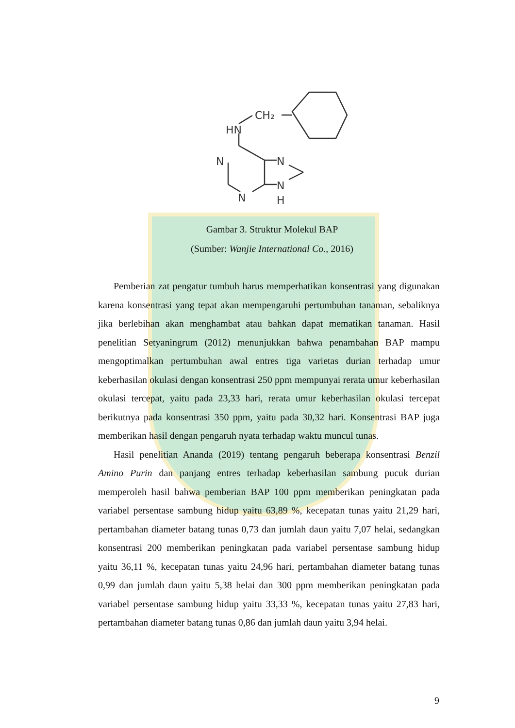CH₂
HN
N
N
N
H
N
Gambar 3. Struktur Molekul BAP
(Sumber: Wanjie International Co., 2016)
Pemberian zat pengatur tumbuh harus memperhatikan konsentrasi yang digunakan karena konsentrasi yang tepat akan mempengaruhi pertumbuhan tanaman, sebaliknya jika berlebihan akan menghambat atau bahkan dapat mematikan tanaman. Hasil penelitian Setyaningrum (2012) menunjukkan bahwa penambahan BAP mampu mengoptimalkan pertumbuhan awal entres tiga varietas durian terhadap umur keberhasilan okulasi dengan konsentrasi 250 ppm mempunyai rerata umur keberhasilan okulasi tercepat, yaitu pada 23,33 hari, rerata umur keberhasilan okulasi tercepat berikutnya pada konsentrasi 350 ppm, yaitu pada 30,32 hari. Konsentrasi BAP juga memberikan hasil dengan pengaruh nyata terhadap waktu muncul tunas.
Hasil penelitian Ananda (2019) tentang pengaruh beberapa konsentrasi Benzil Amino Purin dan panjang entres terhadap keberhasilan sambung pucuk durian memperoleh hasil bahwa pemberian BAP 100 ppm memberikan peningkatan pada variabel persentase sambung hidup yaitu 63,89 %, kecepatan tunas yaitu 21,29 hari, pertambahan diameter batang tunas 0,73 dan jumlah daun yaitu 7,07 helai, sedangkan konsentrasi 200 memberikan peningkatan pada variabel persentase sambung hidup yaitu 36,11 %, kecepatan tunas yaitu 24,96 hari, pertambahan diameter batang tunas 0,99 dan jumlah daun yaitu 5,38 helai dan 300 ppm memberikan peningkatan pada variabel persentase sambung hidup yaitu 33,33 %, kecepatan tunas yaitu 27,83 hari, pertambahan diameter batang tunas 0,86 dan jumlah daun yaitu 3,94 helai.
9